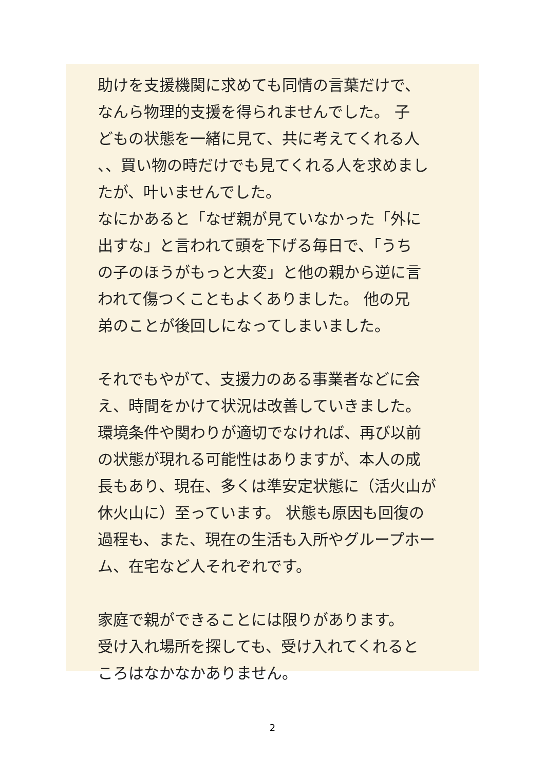助けを支援機関に求めても同情の言葉だけで、
なんら物理的支援を得られませんでした。 子
どもの状態を一緒に見て、共に考えてくれる人
、、買い物の時だけでも見てくれる人を求めまし
たが、叶いませんでした。
なにかあると「なぜ親が見ていなかった「外に
出すな」と言われて頭を下げる毎日で、「うち
の子のほうがもっと大変」と他の親から逆に言
われて傷つくこともよくありました。 他の兄
弟のことが後回しになってしまいました。
それでもやがて、支援力のある事業者などに会
え、時間をかけて状況は改善していきました。
環境条件や関わりが適切でなければ、再び以前
の状態が現れる可能性はありますが、本人の成
長もあり、現在、多くは準安定状態に（活火山が
休火山に）至っています。 状態も原因も回復の
過程も、また、現在の生活も入所やグループホー
ム、在宅など人それぞれです。
家庭で親ができることには限りがあります。
受け入れ場所を探しても、受け入れてくれると
ころはなかなかありません。
2